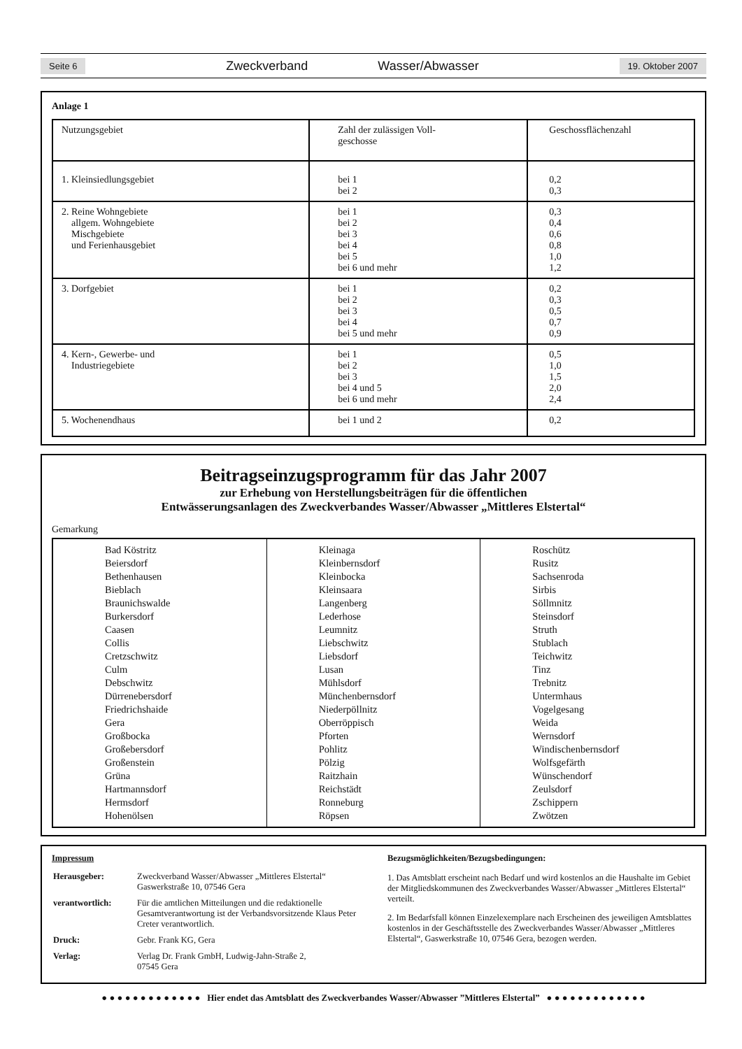Seite 6 Zweckverband Wasser/Abwasser 19. Oktober 2007
Anlage 1
| Nutzungsgebiet | Zahl der zulässigen Voll- geschosse | Geschossflächenzahl |
| 1. Kleinsiedlungsgebiet | bei 1 bei 2 | 0,2 0,3 |
| 2. Reine Wohngebiete allgem. Wohngebiete Mischgebiete und Ferienhausgebiet | bei 1 bei 2 bei 3 bei 4 bei 5 bei 6 und mehr | 0,3 0,4 0,6 0,8 1,0 1,2 |
| 3. Dorfgebiet | bei 1 bei 2 bei 3 bei 4 bei 5 und mehr | 0,2 0,3 0,5 0,7 0,9 |
| 4. Kern-, Gewerbe- und Industriegebiete | bei 1 bei 2 bei 3 bei 4 und 5 bei 6 und mehr | 0,5 1,0 1,5 2,0 2,4 |
| 5. Wochenendhaus | bei 1 und 2 | 0,2 |
Beitragseinzugsprogramm für das Jahr 2007
zur Erhebung von Herstellungsbeiträgen für die öffentlichen
Entwässerungsanlagen des Zweckverbandes Wasser/Abwasser „Mittleres Elstertal“
Gemarkung
Bad Köstritz
Beiersdorf
Bethenhausen
Bieblach
Braunichswalde
Burkersdorf
Caasen
Collis
Cretzschwitz
Culm
Debschwitz
Dürrenebersdorf
Friedrichshaide
Gera
Großbocka
Großebersdorf
Großenstein
Grüna
Hartmannsdorf
Hermsdorf
Hohenölsen
Kleinaga
Kleinbernsdorf
Kleinbocka
Kleinsaara
Langenberg
Lederhose
Leumnitz
Liebschwitz
Liebsdorf
Lusan
Mühlsdorf
Münchenbernsdorf
Niederpöllnitz
Oberröppisch
Pforten
Pohlitz
Pölzig
Raitzhain
Reichstädt
Ronneburg
Röpsen
Roschütz
Rusitz
Sachsenroda
Sirbis
Söllmnitz
Steinsdorf
Struth
Stublach
Teichwitz
Tinz
Trebnitz
Untermhaus
Vogelgesang
Weida
Wernsdorf
Windischenbernsdorf
Wolfsgefärth
Wünschendorf
Zeulsdorf
Zschippern
Zwötzen
Impressum
| Herausgeber: | Zweckverband Wasser/Abwasser „Mittleres Elstertal“ Gaswerkstraße 10, 07546 Gera |
| verantwortlich: | Für die amtlichen Mitteilungen und die redaktionelle Gesamtverantwortung ist der Verbandsvorsitzende Klaus Peter Creter verantwortlich. |
| Druck: | Gebr. Frank KG, Gera |
| Verlag: | Verlag Dr. Frank GmbH, Ludwig-Jahn-Straße 2, 07545 Gera |
Bezugsmöglichkeiten/Bezugsbedingungen:
1. Das Amtsblatt erscheint nach Bedarf und wird kostenlos an die Haushalte im Gebiet der Mitgliedskommunen des Zweckverbandes Wasser/Abwasser „Mittleres Elstertal“ verteilt.
2. Im Bedarfsfall können Einzelexemplare nach Erscheinen des jeweiligen Amtsblattes kostenlos in der Geschäftsstelle des Zweckverbandes Wasser/Abwasser „Mittleres Elstertal“, Gaswerkstraße 10, 07546 Gera, bezogen werden.
● ● ● ● ● ● ● ● ● ● ● ● ● Hier endet das Amtsblatt des Zweckverbandes Wasser/Abwasser ”Mittleres Elstertal” ● ● ● ● ● ● ● ● ● ● ● ● ●